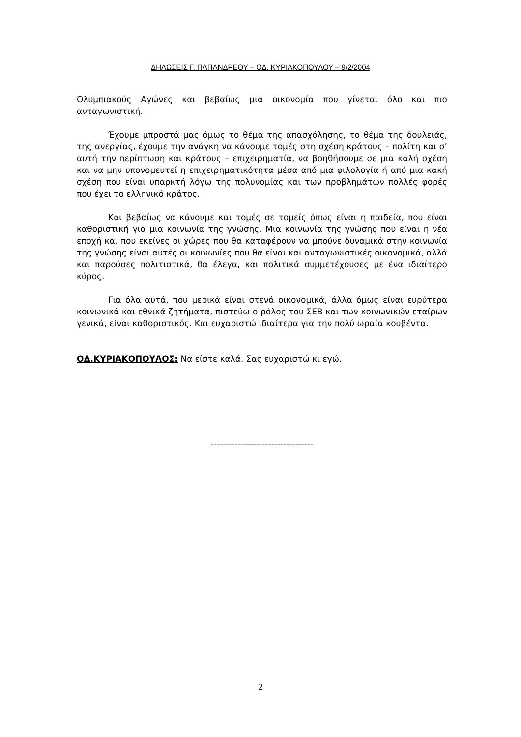ΔΗΛΩΣΕΙΣ Γ. ΠΑΠΑΝΔΡΕΟΥ – ΟΔ. ΚΥΡΙΑΚΟΠΟΥΛΟΥ – 9/2/2004
Ολυμπιακούς Αγώνες και βεβαίως μια οικονομία που γίνεται όλο και πιο ανταγωνιστική.
Έχουμε μπροστά μας όμως το θέμα της απασχόλησης, το θέμα της δουλειάς, της ανεργίας, έχουμε την ανάγκη να κάνουμε τομές στη σχέση κράτους – πολίτη και σ’ αυτή την περίπτωση και κράτους – επιχειρηματία, να βοηθήσουμε σε μια καλή σχέση και να μην υπονομευτεί η επιχειρηματικότητα μέσα από μια φιλολογία ή από μια κακή σχέση που είναι υπαρκτή λόγω της πολυνομίας και των προβλημάτων πολλές φορές που έχει το ελληνικό κράτος.
Και βεβαίως να κάνουμε και τομές σε τομείς όπως είναι η παιδεία, που είναι καθοριστική για μια κοινωνία της γνώσης. Μια κοινωνία της γνώσης που είναι η νέα εποχή και που εκείνες οι χώρες που θα καταφέρουν να μπούνε δυναμικά στην κοινωνία της γνώσης είναι αυτές οι κοινωνίες που θα είναι και ανταγωνιστικές οικονομικά, αλλά και παρούσες πολιτιστικά, θα έλεγα, και πολιτικά συμμετέχουσες με ένα ιδιαίτερο κύρος.
Για όλα αυτά, που μερικά είναι στενά οικονομικά, άλλα όμως είναι ευρύτερα κοινωνικά και εθνικά ζητήματα, πιστεύω ο ρόλος του ΣΕΒ και των κοινωνικών εταίρων γενικά, είναι καθοριστικός. Και ευχαριστώ ιδιαίτερα για την πολύ ωραία κουβέντα.
ΟΔ.ΚΥΡΙΑΚΟΠΟΥΛΟΣ: Να είστε καλά. Σας ευχαριστώ κι εγώ.
----------------------------------
2